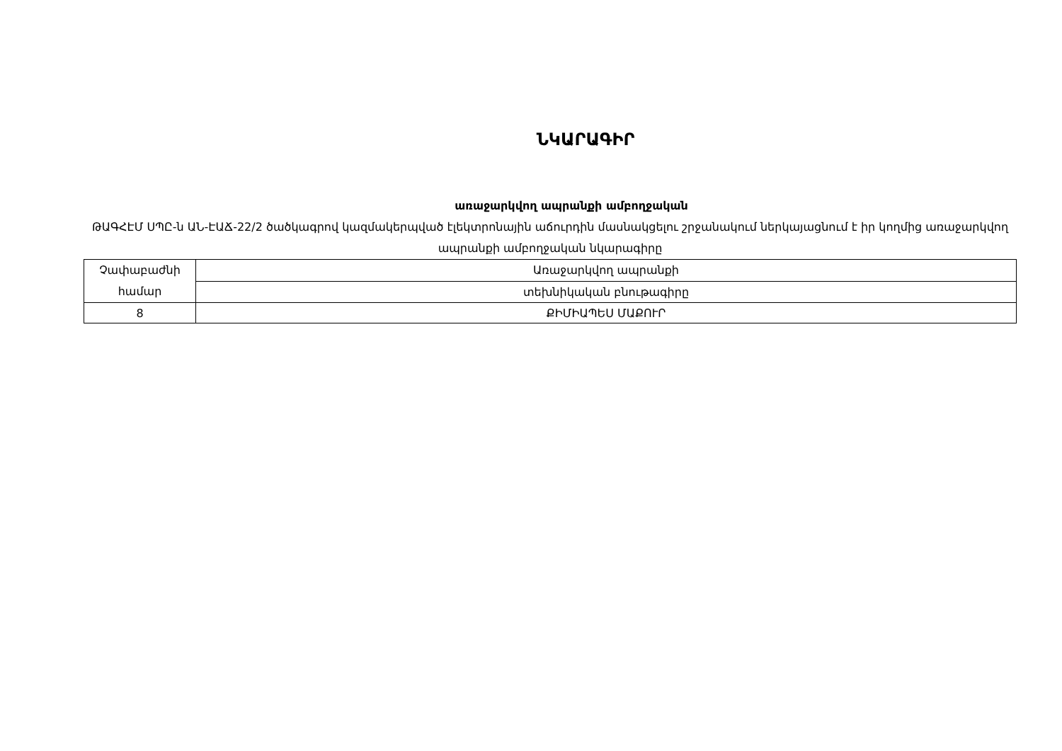ՆԿԱՐԱԳԻՐ
առաջարկվող ապրանքի ամբողջական
ԹԱԳՀԷՄ ՍՊԸ-ն ԱՆ-ԷԱՃ-22/2 ծածկագրով կազմակերպված էլեկտրոնային աճուրդին մասնակցելու շրջանակում ներկայացնում է իր կողմից առաջարկվող ապրանքի ամբողջական նկարագիրը
| Չափաբաժնի համար | Առաջարկվող ապրանքի |
| | տեխնիկական բնութագիրը |
| 8 | ՔԻՄԻԱՊԵՍ ՄԱՔՈՒՐ |